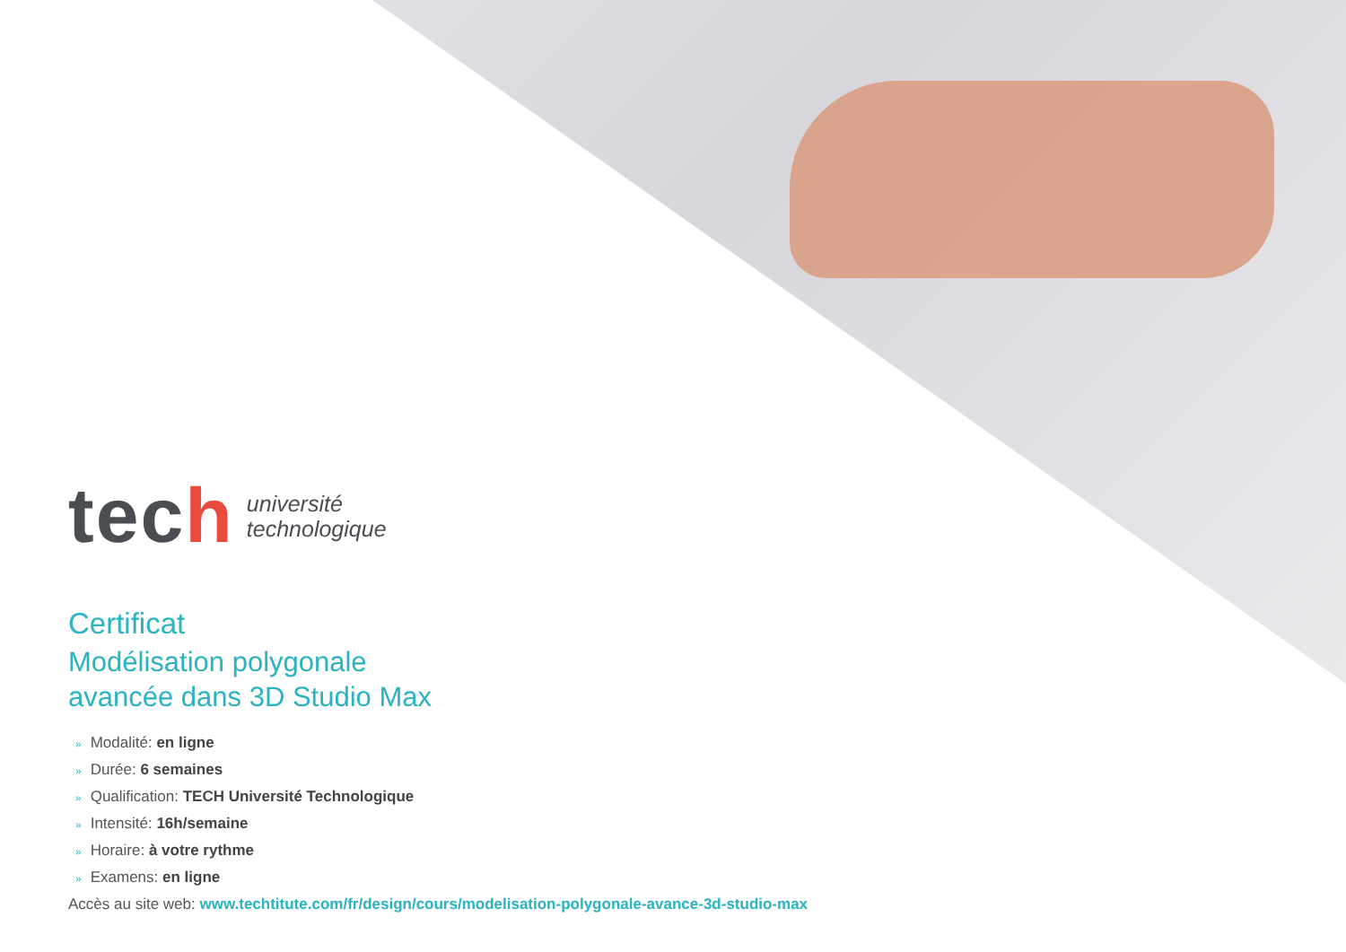tech
université
technologique
Certificat
Modélisation polygonale
avancée dans 3D Studio Max
» Modalité: en ligne
» Durée: 6 semaines
» Qualification: TECH Université Technologique
» Intensité: 16h/semaine
» Horaire: à votre rythme
» Examens: en ligne
Accès au site web: www.techtitute.com/fr/design/cours/modelisation-polygonale-avance-3d-studio-max